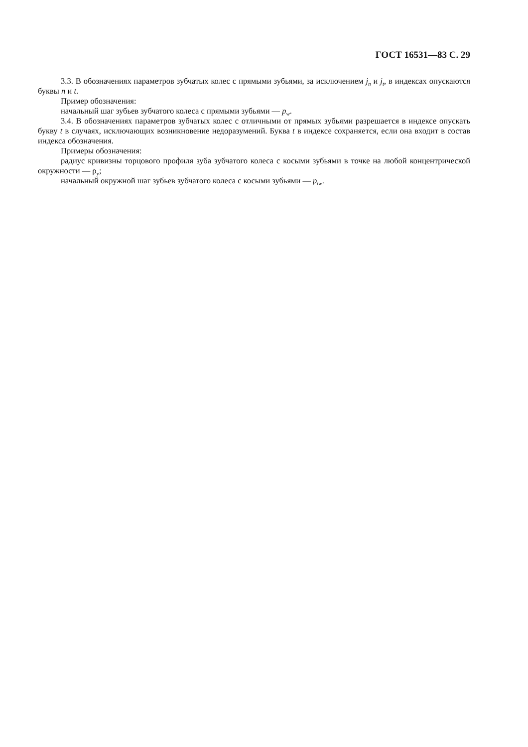ГОСТ 16531—83 С. 29
3.3. В обозначениях параметров зубчатых колес с прямыми зубьями, за исключением j<sub>n</sub> и j<sub>t</sub>, в индексах опускаются буквы n и t.
Пример обозначения:
начальный шаг зубьев зубчатого колеса с прямыми зубьями — p<sub>w</sub>.
3.4. В обозначениях параметров зубчатых колес с отличными от прямых зубьями разрешается в индексе опускать букву t в случаях, исключающих возникновение недоразумений. Буква t в индексе сохраняется, если она входит в состав индекса обозначения.
Примеры обозначения:
радиус кривизны торцового профиля зуба зубчатого колеса с косыми зубьями в точке на любой концентрической окружности — ρ<sub>y</sub>;
начальный окружной шаг зубьев зубчатого колеса с косыми зубьями — p<sub>tw</sub>.